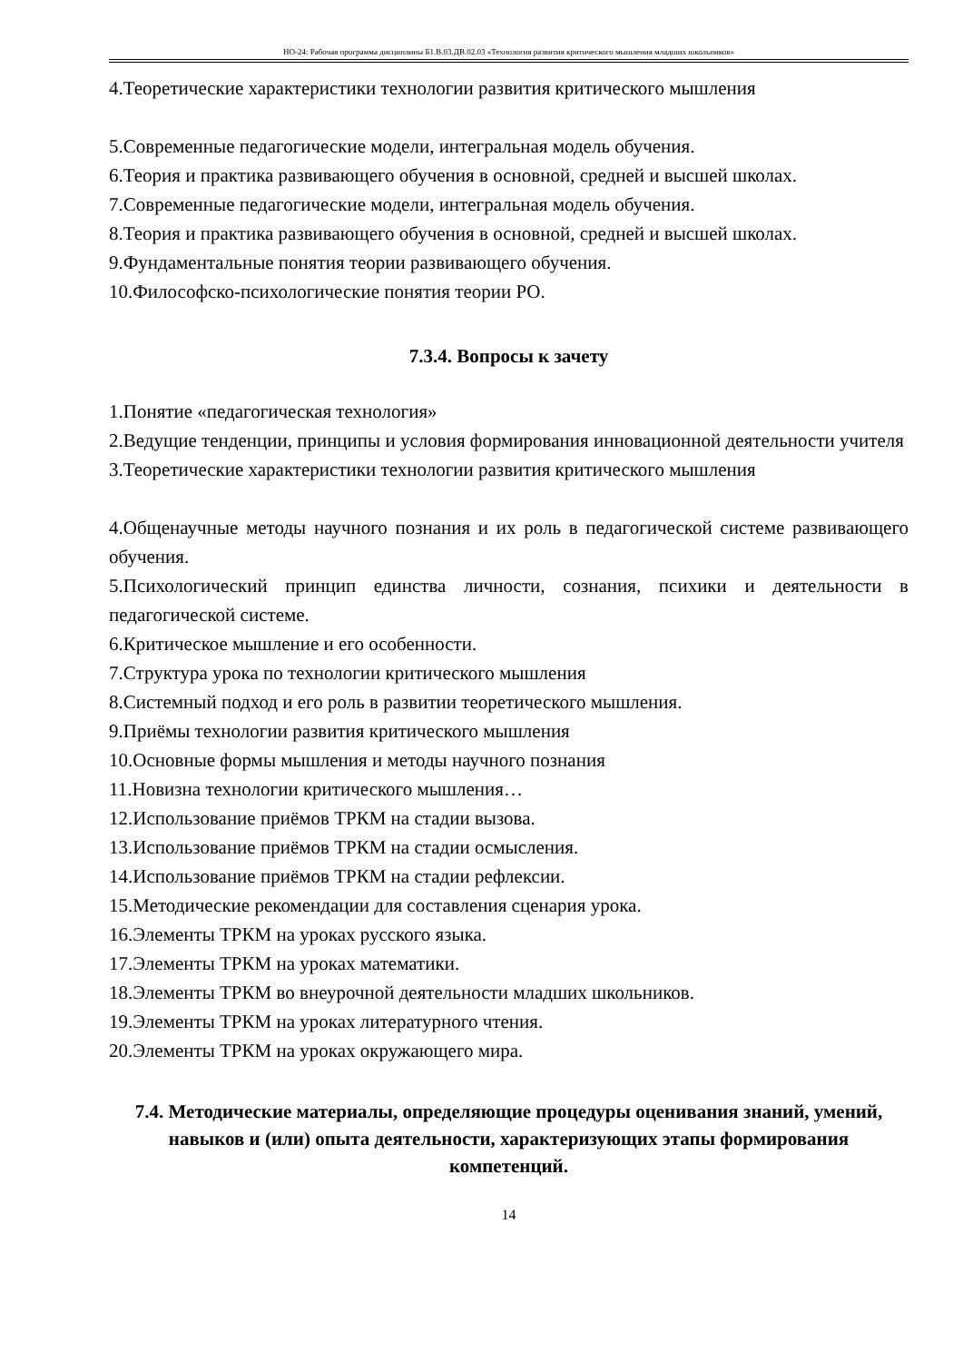НО-24: Рабочая программа дисциплины Б1.В.03.ДВ.02.03 «Технология развития критического мышления младших школьников»
4.Теоретические характеристики технологии развития критического мышления
5.Современные педагогические модели, интегральная модель обучения.
6.Теория и практика развивающего обучения в основной, средней и высшей школах.
7.Современные педагогические модели, интегральная модель обучения.
8.Теория и практика развивающего обучения в основной, средней и высшей школах.
9.Фундаментальные понятия теории развивающего обучения.
10.Философско-психологические понятия теории РО.
7.3.4. Вопросы к зачету
1.Понятие «педагогическая технология»
2.Ведущие тенденции, принципы и условия формирования инновационной деятельности учителя
3.Теоретические характеристики технологии развития критического мышления
4.Общенаучные методы научного познания и их роль в педагогической системе развивающего обучения.
5.Психологический принцип единства личности, сознания, психики и деятельности в педагогической системе.
6.Критическое мышление и его особенности.
7.Структура урока по технологии критического мышления
8.Системный подход и его роль в развитии теоретического мышления.
9.Приёмы технологии развития критического мышления
10.Основные формы мышления и методы научного познания
11.Новизна технологии критического мышления…
12.Использование приёмов ТРКМ на стадии вызова.
13.Использование приёмов ТРКМ на стадии осмысления.
14.Использование приёмов ТРКМ на стадии рефлексии.
15.Методические рекомендации для составления сценария урока.
16.Элементы ТРКМ на уроках русского языка.
17.Элементы ТРКМ на уроках математики.
18.Элементы ТРКМ во внеурочной деятельности младших школьников.
19.Элементы ТРКМ на уроках литературного чтения.
20.Элементы ТРКМ на уроках окружающего мира.
7.4. Методические материалы, определяющие процедуры оценивания знаний, умений, навыков и (или) опыта деятельности, характеризующих этапы формирования компетенций.
14